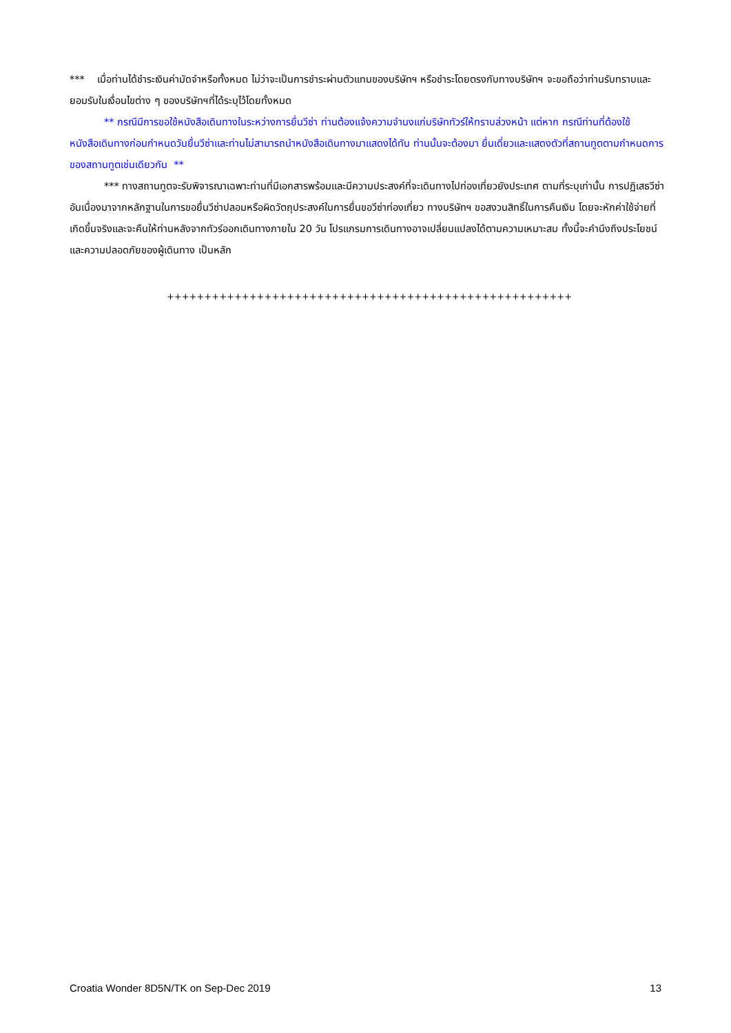*** เมื่อท่านได้ชำระเงินค่ามัดจำหรือทั้งหมด ไม่ว่าจะเป็นการชำระผ่านตัวแทนของบริษัทฯ หรือชำระโดยตรงกับทางบริษัทฯ จะขอถือว่าท่านรับทราบและยอมรับในเงื่อนไขต่าง ๆ ของบริษัทฯที่ได้ระบุไว้โดยทั้งหมด
** กรณีมีการขอใช้หนังสือเดินทางในระหว่างการยื่นวีซ่า ท่านต้องแจ้งความจำนงแก่บริษัททัวร์ให้ทราบล่วงหน้า แต่หาก กรณีท่านที่ต้องใช้หนังสือเดินทางก่อนกำหนดวันยื่นวีซ่าและท่านไม่สามารถนำหนังสือเดินทางมาแสดงได้ทัน ท่านนั้นจะต้องมา ยื่นเดี่ยวและแสดงตัวที่สถานทูตตามกำหนดการของสถานทูตเช่นเดียวกัน **
*** ทางสถานทูตจะรับพิจารณาเฉพาะท่านที่มีเอกสารพร้อมและมีความประสงค์ที่จะเดินทางไปท่องเที่ยวยังประเทศ ตามที่ระบุเท่านั้น การปฏิเสธวีซ่าอันเนื่องมาจากหลักฐานในการขอยื่นวีซ่าปลอมหรือผิดวัตถุประสงค์ในการยื่นขอวีซ่าท่องเที่ยว ทางบริษัทฯ ขอสงวนสิทธิ์ในการคืนเงิน โดยจะหักค่าใช้จ่ายที่เกิดขึ้นจริงและจะคืนให้ท่านหลังจากทัวร์ออกเดินทางภายใน 20 วัน โปรแกรมการเดินทางอาจเปลี่ยนแปลงได้ตามความเหมาะสม ทั้งนี้จะคำนึงถึงประโยชน์และความปลอดภัยของผู้เดินทาง เป็นหลัก
++++++++++++++++++++++++++++++++++++++++++++++++++++++
Croatia Wonder 8D5N/TK on Sep-Dec 2019 13